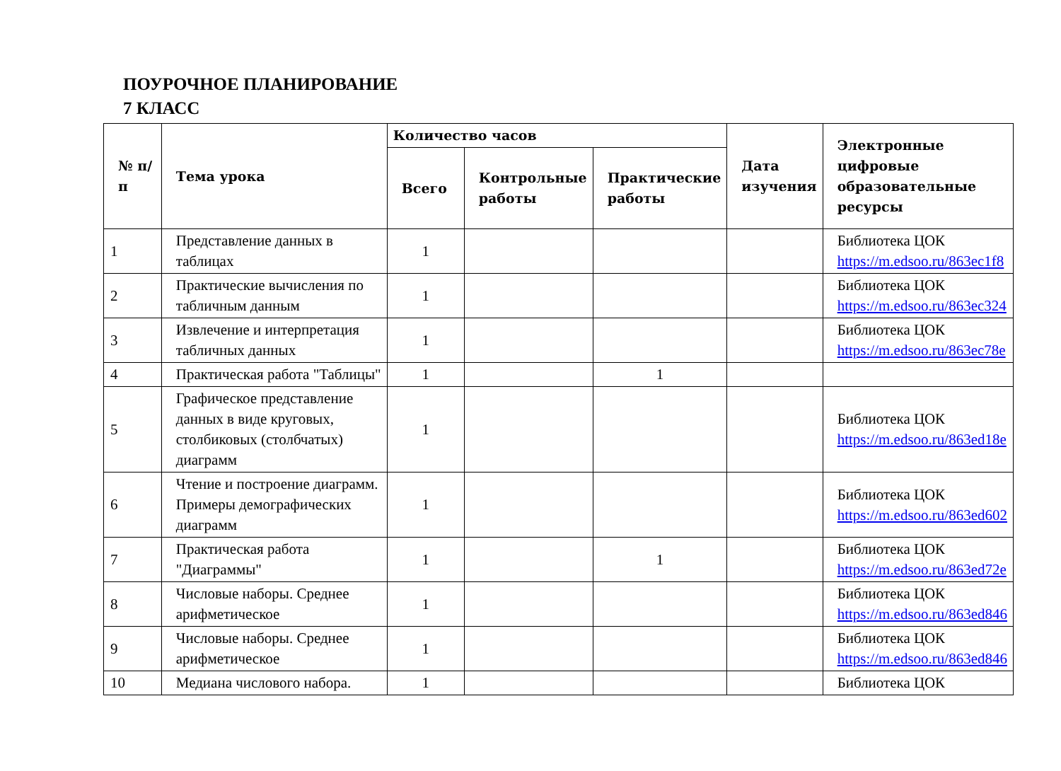ПОУРОЧНОЕ ПЛАНИРОВАНИЕ
7 КЛАСС
| № п/п | Тема урока | Количество часов | | | Дата изучения | Электронные цифровые образовательные ресурсы |
| --- | --- | --- | --- | --- | --- | --- |
| | | Всего | Контрольные работы | Практические работы | | |
| 1 | Представление данных в таблицах | 1 | | | | Библиотека ЦОК https://m.edsoo.ru/863ec1f8 |
| 2 | Практические вычисления по табличным данным | 1 | | | | Библиотека ЦОК https://m.edsoo.ru/863ec324 |
| 3 | Извлечение и интерпретация табличных данных | 1 | | | | Библиотека ЦОК https://m.edsoo.ru/863ec78e |
| 4 | Практическая работа "Таблицы" | 1 | | 1 | | |
| 5 | Графическое представление данных в виде круговых, столбиковых (столбчатых) диаграмм | 1 | | | | Библиотека ЦОК https://m.edsoo.ru/863ed18e |
| 6 | Чтение и построение диаграмм. Примеры демографических диаграмм | 1 | | | | Библиотека ЦОК https://m.edsoo.ru/863ed602 |
| 7 | Практическая работа "Диаграммы" | 1 | | 1 | | Библиотека ЦОК https://m.edsoo.ru/863ed72e |
| 8 | Числовые наборы. Среднее арифметическое | 1 | | | | Библиотека ЦОК https://m.edsoo.ru/863ed846 |
| 9 | Числовые наборы. Среднее арифметическое | 1 | | | | Библиотека ЦОК https://m.edsoo.ru/863ed846 |
| 10 | Медиана числового набора. | 1 | | | | Библиотека ЦОК |